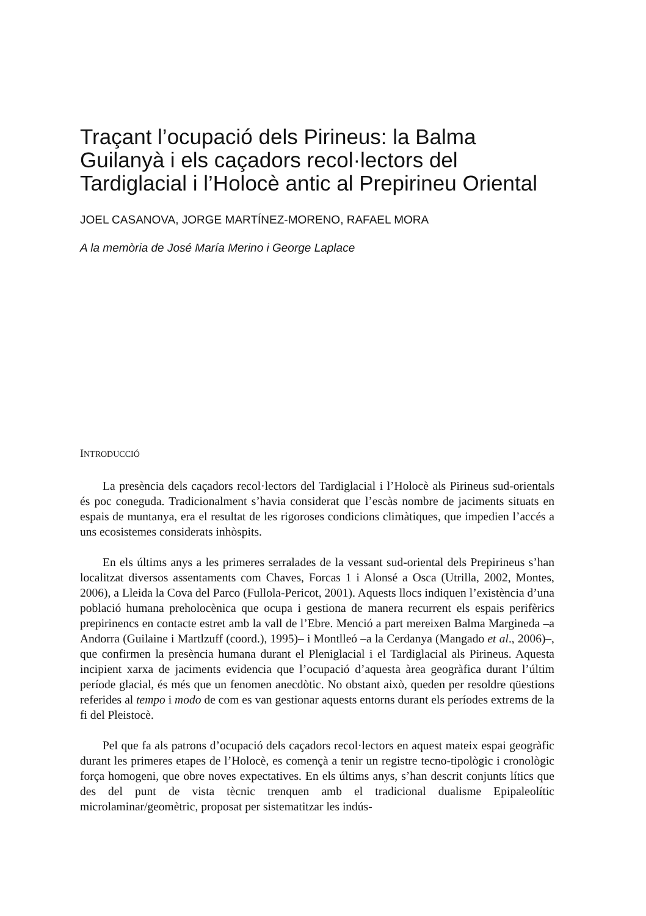Traçant l’ocupació dels Pirineus: la Balma Guilanyà i els caçadors recol·lectors del Tardiglacial i l’Holocè antic al Prepirineu Oriental
JOEL CASANOVA, JORGE MARTÍNEZ-MORENO, RAFAEL MORA
A la memòria de José María Merino i George Laplace
INTRODUCCIÓ
La presència dels caçadors recol·lectors del Tardiglacial i l’Holocè als Pirineus sud-orientals és poc coneguda. Tradicionalment s’havia considerat que l’escàs nombre de jaciments situats en espais de muntanya, era el resultat de les rigoroses condicions climàtiques, que impedien l’accés a uns ecosistemes considerats inhòspits.
En els últims anys a les primeres serralades de la vessant sud-oriental dels Prepirineus s’han localitzat diversos assentaments com Chaves, Forcas 1 i Alonsé a Osca (Utrilla, 2002, Montes, 2006), a Lleida la Cova del Parco (Fullola-Pericot, 2001). Aquests llocs indiquen l’existència d’una població humana preholocènica que ocupa i gestiona de manera recurrent els espais perifèrics prepirinencs en contacte estret amb la vall de l’Ebre. Menció a part mereixen Balma Margineda –a Andorra (Guilaine i Martlzuff (coord.), 1995)– i Montlleó –a la Cerdanya (Mangado et al., 2006)–, que confirmen la presència humana durant el Pleniglacial i el Tardiglacial als Pirineus. Aquesta incipient xarxa de jaciments evidencia que l’ocupació d’aquesta àrea geogràfica durant l’últim període glacial, és més que un fenomen anecdòtic. No obstant això, queden per resoldre qüestions referides al tempo i modo de com es van gestionar aquests entorns durant els períodes extrems de la fi del Pleistocè.
Pel que fa als patrons d’ocupació dels caçadors recol·lectors en aquest mateix espai geogràfic durant les primeres etapes de l’Holocè, es començà a tenir un registre tecno-tipològic i cronològic força homogeni, que obre noves expectatives. En els últims anys, s’han descrit conjunts lítics que des del punt de vista tècnic trenquen amb el tradicional dualisme Epipaleolític microlaminar/geomètric, proposat per sistematitzar les indús-